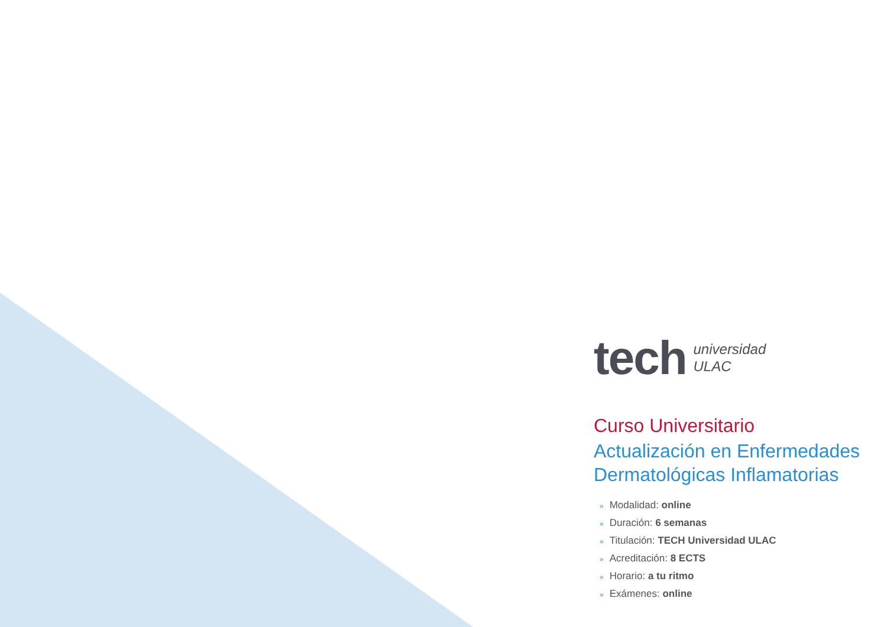tech
universidad
ULAC
Curso Universitario
Actualización en Enfermedades Dermatológicas Inflamatorias
» Modalidad: online
» Duración: 6 semanas
» Titulación: TECH Universidad ULAC
» Acreditación: 8 ECTS
» Horario: a tu ritmo
» Exámenes: online